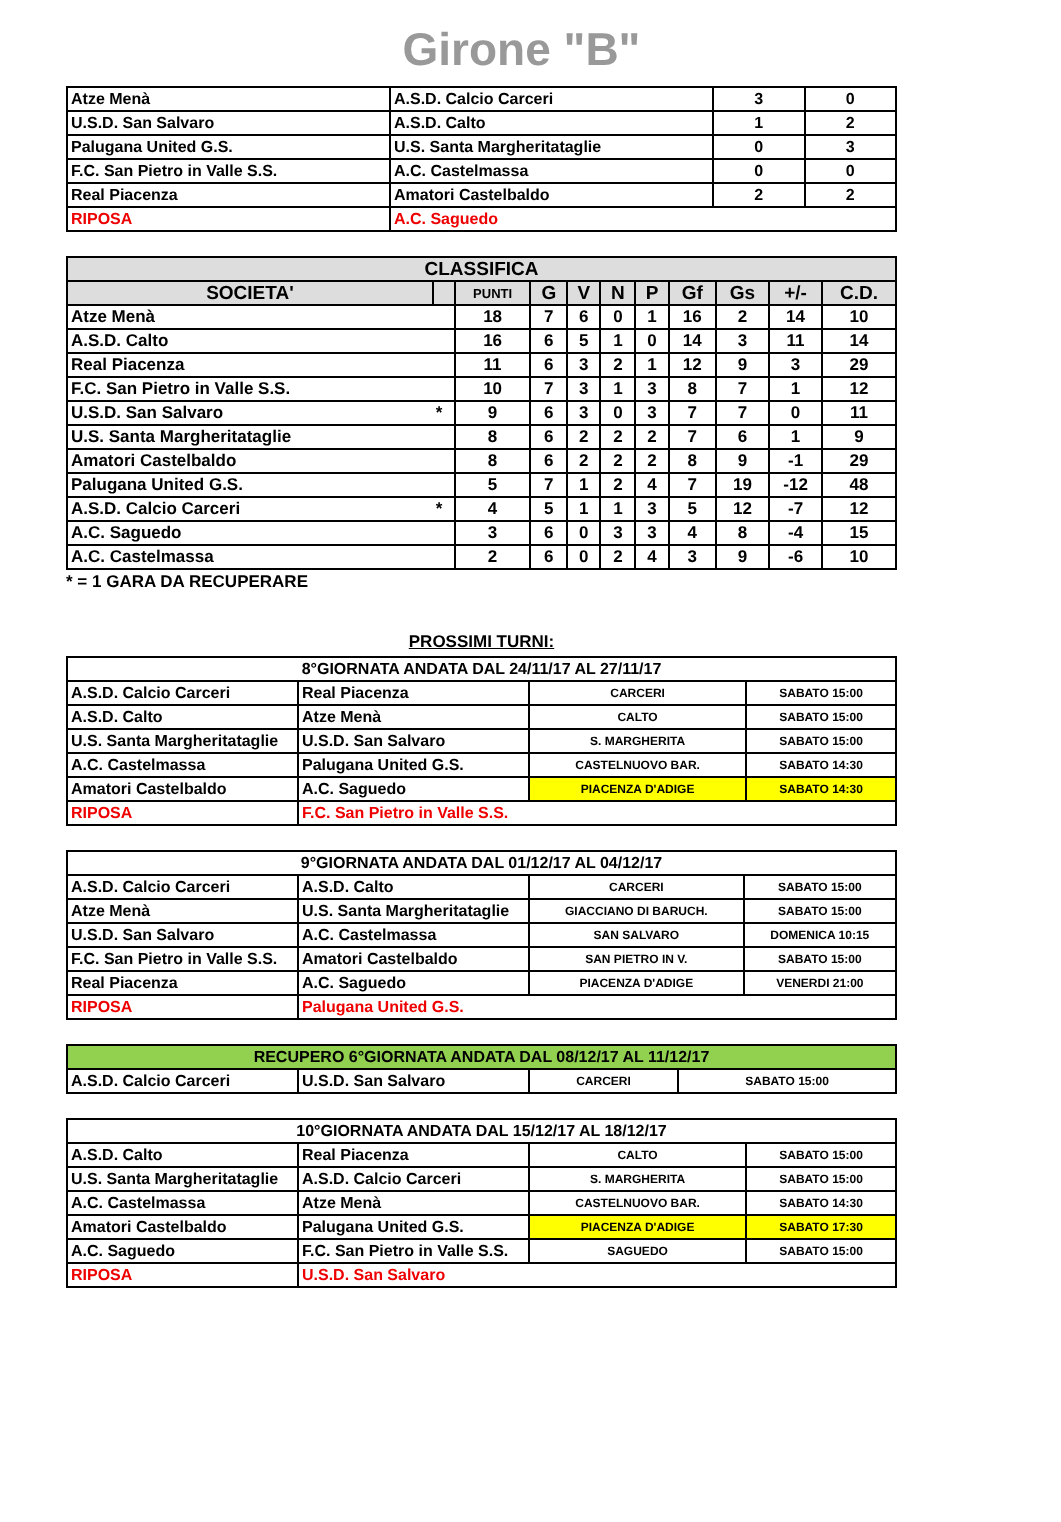Girone "B"
| Atze Menà | A.S.D. Calcio Carceri | 3 | 0 |
| U.S.D. San Salvaro | A.S.D. Calto | 1 | 2 |
| Palugana United G.S. | U.S. Santa Margheritataglie | 0 | 3 |
| F.C. San Pietro in Valle S.S. | A.C. Castelmassa | 0 | 0 |
| Real Piacenza | Amatori Castelbaldo | 2 | 2 |
| RIPOSA | A.C. Saguedo | | |
| CLASSIFICA | | | | | | | | | | |
| --- | --- | --- | --- | --- | --- | --- | --- | --- | --- | --- |
| SOCIETA' | | PUNTI | G | V | N | P | Gf | Gs | +/- | C.D. |
| Atze Menà | | 18 | 7 | 6 | 0 | 1 | 16 | 2 | 14 | 10 |
| A.S.D. Calto | | 16 | 6 | 5 | 1 | 0 | 14 | 3 | 11 | 14 |
| Real Piacenza | | 11 | 6 | 3 | 2 | 1 | 12 | 9 | 3 | 29 |
| F.C. San Pietro in Valle S.S. | | 10 | 7 | 3 | 1 | 3 | 8 | 7 | 1 | 12 |
| U.S.D. San Salvaro | * | 9 | 6 | 3 | 0 | 3 | 7 | 7 | 0 | 11 |
| U.S. Santa Margheritataglie | | 8 | 6 | 2 | 2 | 2 | 7 | 6 | 1 | 9 |
| Amatori Castelbaldo | | 8 | 6 | 2 | 2 | 2 | 8 | 9 | -1 | 29 |
| Palugana United G.S. | | 5 | 7 | 1 | 2 | 4 | 7 | 19 | -12 | 48 |
| A.S.D. Calcio Carceri | * | 4 | 5 | 1 | 1 | 3 | 5 | 12 | -7 | 12 |
| A.C. Saguedo | | 3 | 6 | 0 | 3 | 3 | 4 | 8 | -4 | 15 |
| A.C. Castelmassa | | 2 | 6 | 0 | 2 | 4 | 3 | 9 | -6 | 10 |
* = 1 GARA DA RECUPERARE
PROSSIMI TURNI:
| 8°GIORNATA ANDATA DAL 24/11/17 AL 27/11/17 | | | |
| A.S.D. Calcio Carceri | Real Piacenza | CARCERI | SABATO 15:00 |
| A.S.D. Calto | Atze Menà | CALTO | SABATO 15:00 |
| U.S. Santa Margheritataglie | U.S.D. San Salvaro | S. MARGHERITA | SABATO 15:00 |
| A.C. Castelmassa | Palugana United G.S. | CASTELNUOVO BAR. | SABATO 14:30 |
| Amatori Castelbaldo | A.C. Saguedo | PIACENZA D'ADIGE | SABATO 14:30 |
| RIPOSA | F.C. San Pietro in Valle S.S. | | |
| 9°GIORNATA ANDATA DAL 01/12/17 AL 04/12/17 | | | |
| A.S.D. Calcio Carceri | A.S.D. Calto | CARCERI | SABATO 15:00 |
| Atze Menà | U.S. Santa Margheritataglie | GIACCIANO DI BARUCH. | SABATO 15:00 |
| U.S.D. San Salvaro | A.C. Castelmassa | SAN SALVARO | DOMENICA 10:15 |
| F.C. San Pietro in Valle S.S. | Amatori Castelbaldo | SAN PIETRO IN V. | SABATO 15:00 |
| Real Piacenza | A.C. Saguedo | PIACENZA D'ADIGE | VENERDI 21:00 |
| RIPOSA | Palugana United G.S. | | |
| RECUPERO 6°GIORNATA ANDATA DAL 08/12/17 AL 11/12/17 | | | |
| A.S.D. Calcio Carceri | U.S.D. San Salvaro | CARCERI | SABATO 15:00 |
| 10°GIORNATA ANDATA DAL 15/12/17 AL 18/12/17 | | | |
| A.S.D. Calto | Real Piacenza | CALTO | SABATO 15:00 |
| U.S. Santa Margheritataglie | A.S.D. Calcio Carceri | S. MARGHERITA | SABATO 15:00 |
| A.C. Castelmassa | Atze Menà | CASTELNUOVO BAR. | SABATO 14:30 |
| Amatori Castelbaldo | Palugana United G.S. | PIACENZA D'ADIGE | SABATO 17:30 |
| A.C. Saguedo | F.C. San Pietro in Valle S.S. | SAGUEDO | SABATO 15:00 |
| RIPOSA | U.S.D. San Salvaro | | |